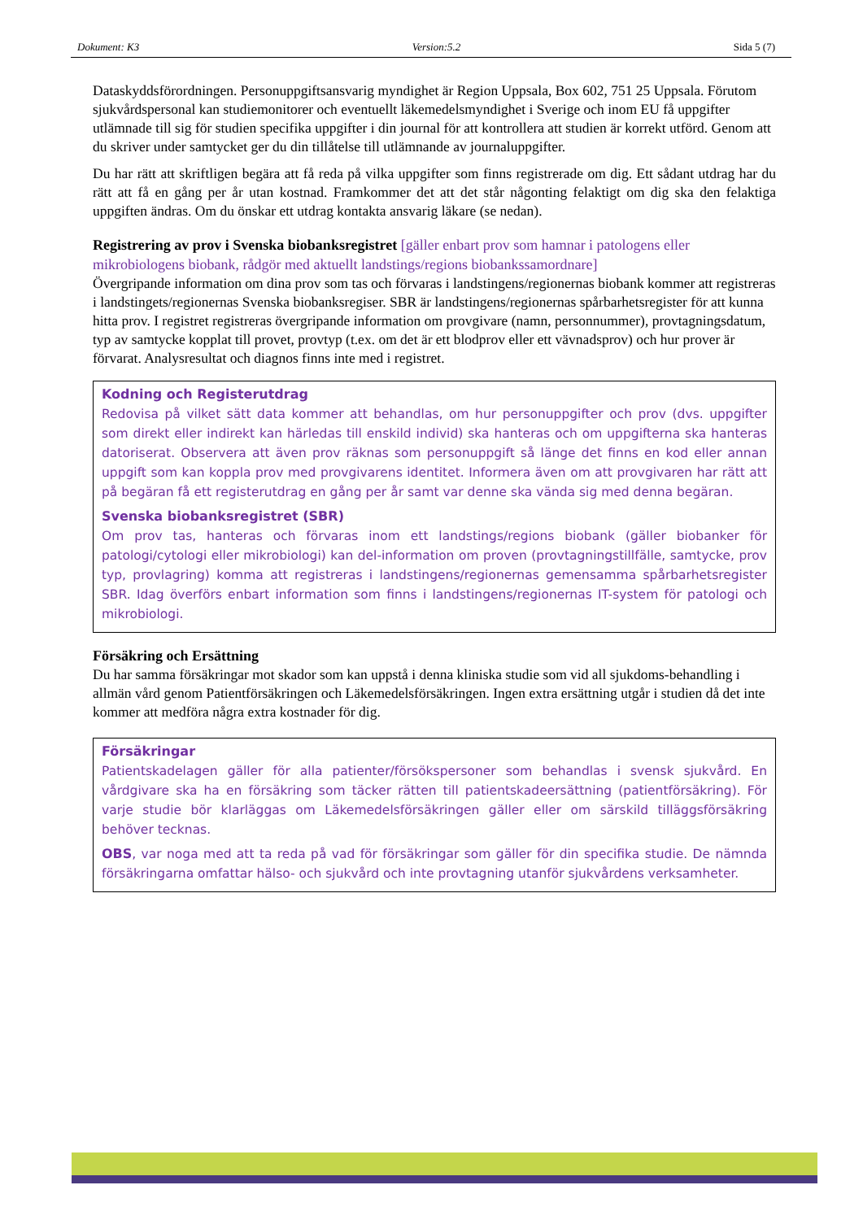Dokument: K3 Version:5.2 Sida 5 (7)
Dataskyddsförordningen. Personuppgiftsansvarig myndighet är Region Uppsala, Box 602, 751 25 Uppsala. Förutom sjukvårdspersonal kan studiemonitorer och eventuellt läkemedelsmyndighet i Sverige och inom EU få uppgifter utlämnade till sig för studien specifika uppgifter i din journal för att kontrollera att studien är korrekt utförd. Genom att du skriver under samtycket ger du din tillåtelse till utlämnande av journaluppgifter.
Du har rätt att skriftligen begära att få reda på vilka uppgifter som finns registrerade om dig. Ett sådant utdrag har du rätt att få en gång per år utan kostnad. Framkommer det att det står någonting felaktigt om dig ska den felaktiga uppgiften ändras. Om du önskar ett utdrag kontakta ansvarig läkare (se nedan).
Registrering av prov i Svenska biobanksregistret [gäller enbart prov som hamnar i patologens eller mikrobiologens biobank, rådgör med aktuellt landstings/regions biobankssamordnare]
Övergripande information om dina prov som tas och förvaras i landstingens/regionernas biobank kommer att registreras i landstingets/regionernas Svenska biobanksregiser. SBR är landstingens/regionernas spårbarhetsregister för att kunna hitta prov. I registret registreras övergripande information om provgivare (namn, personnummer), provtagningsdatum, typ av samtycke kopplat till provet, provtyp (t.ex. om det är ett blodprov eller ett vävnadsprov) och hur prover är förvarat. Analysresultat och diagnos finns inte med i registret.
Kodning och Registerutdrag
Redovisa på vilket sätt data kommer att behandlas, om hur personuppgifter och prov (dvs. uppgifter som direkt eller indirekt kan härledas till enskild individ) ska hanteras och om uppgifterna ska hanteras datoriserat. Observera att även prov räknas som personuppgift så länge det finns en kod eller annan uppgift som kan koppla prov med provgivarens identitet. Informera även om att provgivaren har rätt att på begäran få ett registerutdrag en gång per år samt var denne ska vända sig med denna begäran.
Svenska biobanksregistret (SBR)
Om prov tas, hanteras och förvaras inom ett landstings/regions biobank (gäller biobanker för patologi/cytologi eller mikrobiologi) kan del-information om proven (provtagningstillfälle, samtycke, prov typ, provlagring) komma att registreras i landstingens/regionernas gemensamma spårbarhetsregister SBR. Idag överförs enbart information som finns i landstingens/regionernas IT-system för patologi och mikrobiologi.
Försäkring och Ersättning
Du har samma försäkringar mot skador som kan uppstå i denna kliniska studie som vid all sjukdoms-behandling i allmän vård genom Patientförsäkringen och Läkemedelsförsäkringen. Ingen extra ersättning utgår i studien då det inte kommer att medföra några extra kostnader för dig.
Försäkringar
Patientskadelagen gäller för alla patienter/försökspersoner som behandlas i svensk sjukvård. En vårdgivare ska ha en försäkring som täcker rätten till patientskadeersättning (patientförsäkring). För varje studie bör klarläggas om Läkemedelsförsäkringen gäller eller om särskild tilläggsförsäkring behöver tecknas.
OBS, var noga med att ta reda på vad för försäkringar som gäller för din specifika studie. De nämnda försäkringarna omfattar hälso- och sjukvård och inte provtagning utanför sjukvårdens verksamheter.